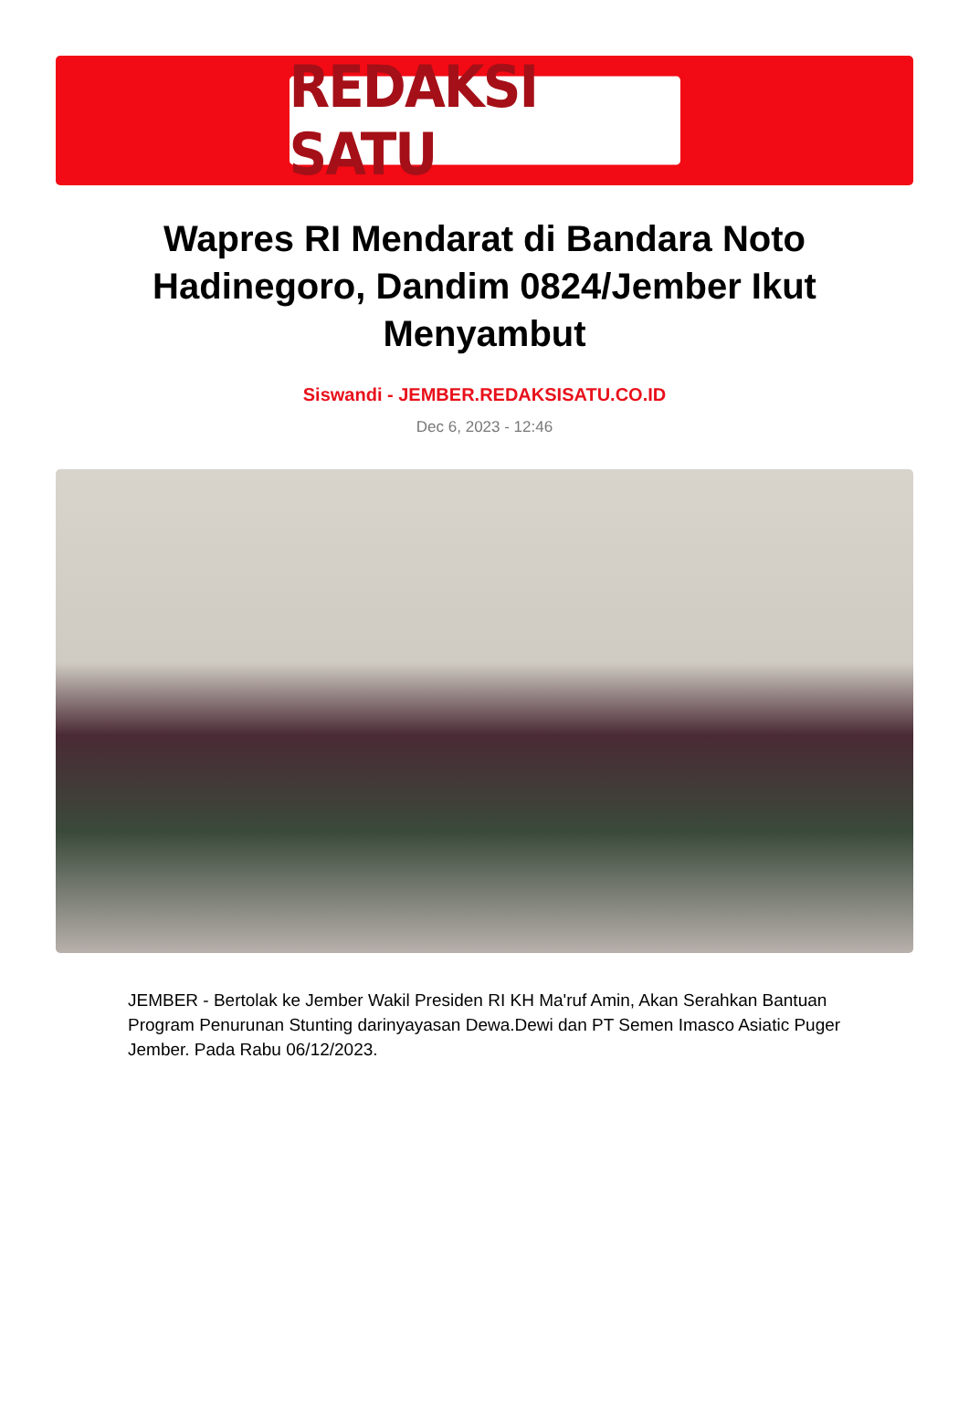REDAKSI SATU
Wapres RI Mendarat di Bandara Noto Hadinegoro, Dandim 0824/Jember Ikut Menyambut
Siswandi - JEMBER.REDAKSISATU.CO.ID
Dec 6, 2023 - 12:46
JEMBER - Bertolak ke Jember Wakil Presiden RI KH Ma'ruf Amin, Akan Serahkan Bantuan Program Penurunan Stunting darinyayasan Dewa.Dewi dan PT Semen Imasco Asiatic Puger Jember. Pada Rabu 06/12/2023.